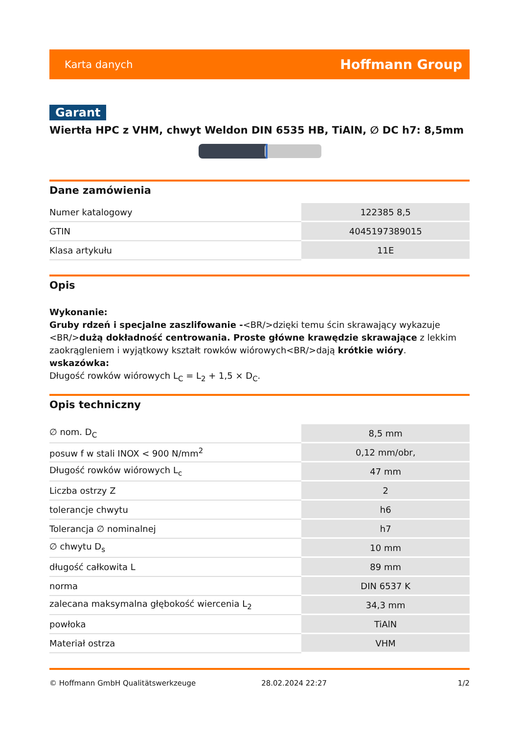Karta danych Hoffmann Group
Garant
Wiertła HPC z VHM, chwyt Weldon DIN 6535 HB, TiAlN, ∅ DC h7: 8,5mm
Dane zamówienia
| Numer katalogowy | 122385 8,5 |
| GTIN | 4045197389015 |
| Klasa artykułu | 11E |
Opis
Wykonanie:
Gruby rdzeń i specjalne zaszlifowanie -<BR/>dzięki temu ścin skrawający wykazuje <BR/>dużą dokładność centrowania. Proste główne krawędzie skrawające z lekkim zaokrągleniem i wyjątkowy kształt rowków wiórowych<BR/>dają krótkie wióry.
wskazówka:
Długość rowków wiórowych L<sub>C</sub> = L<sub>2</sub> + 1,5 × D<sub>C</sub>.
Opis techniczny
| ∅ nom. D<sub>C</sub> | 8,5 mm |
| posuw f w stali INOX < 900 N/mm<sup>2</sup> | 0,12 mm/obr, |
| Długość rowków wiórowych L<sub>c</sub> | 47 mm |
| Liczba ostrzy Z | 2 |
| tolerancje chwytu | h6 |
| Tolerancja ∅ nominalnej | h7 |
| ∅ chwytu D<sub>s</sub> | 10 mm |
| długość całkowita L | 89 mm |
| norma | DIN 6537 K |
| zalecana maksymalna głębokość wiercenia L<sub>2</sub> | 34,3 mm |
| powłoka | TiAlN |
| Materiał ostrza | VHM |
© Hoffmann GmbH Qualitätswerkzeuge 28.02.2024 22:27 1/2